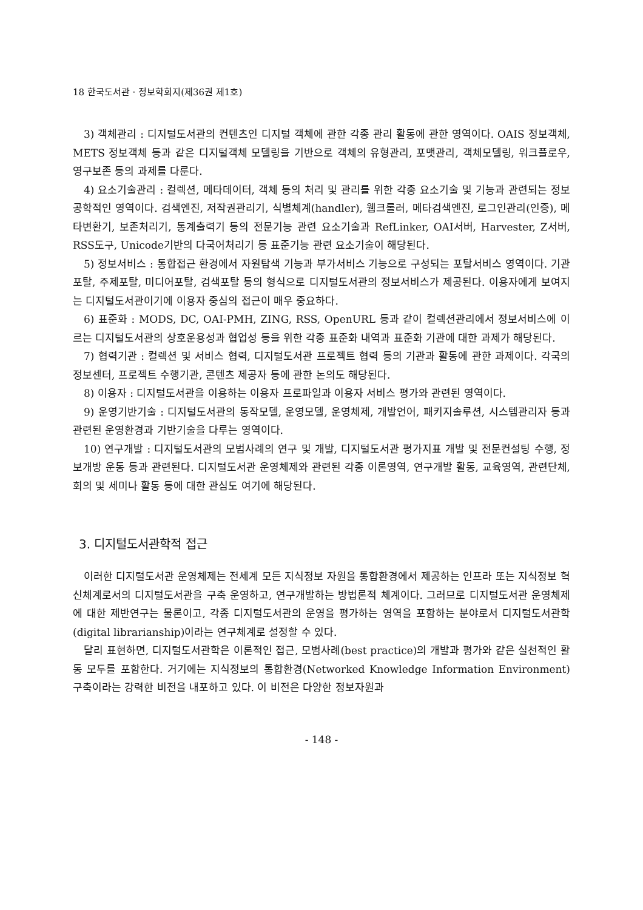18 한국도서관 · 정보학회지(제36권 제1호)
3) 객체관리 : 디지털도서관의 컨텐츠인 디지털 객체에 관한 각종 관리 활동에 관한 영역이다. OAIS 정보객체, METS 정보객체 등과 같은 디지털객체 모델링을 기반으로 객체의 유형관리, 포맷관리, 객체모델링, 워크플로우, 영구보존 등의 과제를 다룬다.
4) 요소기술관리 : 컬렉션, 메타데이터, 객체 등의 처리 및 관리를 위한 각종 요소기술 및 기능과 관련되는 정보공학적인 영역이다. 검색엔진, 저작권관리기, 식별체계(handler), 웹크롤러, 메타검색엔진, 로그인관리(인증), 메타변환기, 보존처리기, 통계출력기 등의 전문기능 관련 요소기술과 RefLinker, OAI서버, Harvester, Z서버, RSS도구, Unicode기반의 다국어처리기 등 표준기능 관련 요소기술이 해당된다.
5) 정보서비스 : 통합접근 환경에서 자원탐색 기능과 부가서비스 기능으로 구성되는 포탈서비스 영역이다. 기관포탈, 주제포탈, 미디어포탈, 검색포탈 등의 형식으로 디지털도서관의 정보서비스가 제공된다. 이용자에게 보여지는 디지털도서관이기에 이용자 중심의 접근이 매우 중요하다.
6) 표준화 : MODS, DC, OAI-PMH, ZING, RSS, OpenURL 등과 같이 컬렉션관리에서 정보서비스에 이르는 디지털도서관의 상호운용성과 협업성 등을 위한 각종 표준화 내역과 표준화 기관에 대한 과제가 해당된다.
7) 협력기관 : 컬렉션 및 서비스 협력, 디지털도서관 프로젝트 협력 등의 기관과 활동에 관한 과제이다. 각국의 정보센터, 프로젝트 수행기관, 콘텐츠 제공자 등에 관한 논의도 해당된다.
8) 이용자 : 디지털도서관을 이용하는 이용자 프로파일과 이용자 서비스 평가와 관련된 영역이다.
9) 운영기반기술 : 디지털도서관의 동작모델, 운영모델, 운영체제, 개발언어, 패키지솔루션, 시스템관리자 등과 관련된 운영환경과 기반기술을 다루는 영역이다.
10) 연구개발 : 디지털도서관의 모범사례의 연구 및 개발, 디지털도서관 평가지표 개발 및 전문컨설팅 수행, 정보개방 운동 등과 관련된다. 디지털도서관 운영체제와 관련된 각종 이론영역, 연구개발 활동, 교육영역, 관련단체, 회의 및 세미나 활동 등에 대한 관심도 여기에 해당된다.
3. 디지털도서관학적 접근
이러한 디지털도서관 운영체제는 전세계 모든 지식정보 자원을 통합환경에서 제공하는 인프라 또는 지식정보 혁신체계로서의 디지털도서관을 구축 운영하고, 연구개발하는 방법론적 체계이다. 그러므로 디지털도서관 운영체제에 대한 제반연구는 물론이고, 각종 디지털도서관의 운영을 평가하는 영역을 포함하는 분야로서 디지털도서관학(digital librarianship)이라는 연구체계로 설정할 수 있다.
달리 표현하면, 디지털도서관학은 이론적인 접근, 모범사례(best practice)의 개발과 평가와 같은 실천적인 활동 모두를 포함한다. 거기에는 지식정보의 통합환경(Networked Knowledge Information Environment) 구축이라는 강력한 비전을 내포하고 있다. 이 비전은 다양한 정보자원과
- 148 -